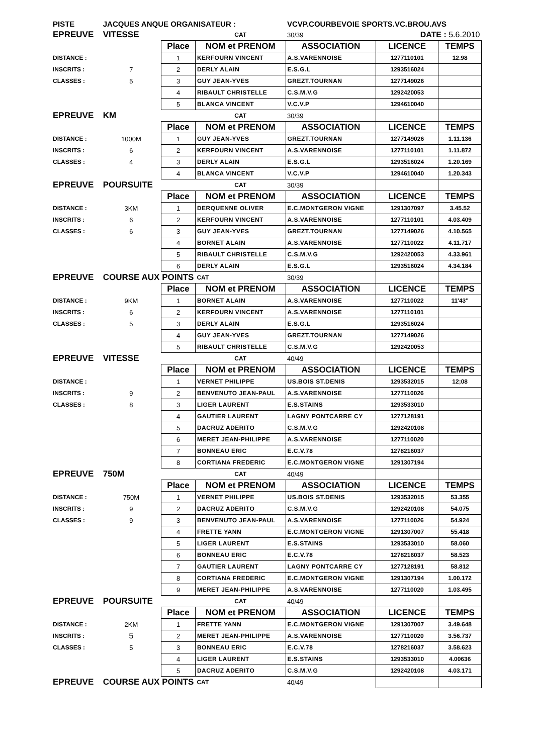| PISTE | JACQUES ANQUE ORGANISATEUR : | | | VCVP.COURBEVOIE SPORTS.VC.BROU.AVS | | |
| EPREUVE | VITESSE | | CAT | 30/39 | DATE : 5.6.2010 | |
| | | Place | NOM et PRENOM | ASSOCIATION | LICENCE | TEMPS |
| DISTANCE : | | 1 | KERFOURN VINCENT | A.S.VARENNOISE | 1277110101 | 12.98 |
| INSCRITS : | 7 | 2 | DERLY ALAIN | E.S.G.L | 1293516024 | |
| CLASSES : | 5 | 3 | GUY JEAN-YVES | GREZT.TOURNAN | 1277149026 | |
| | | 4 | RIBAULT CHRISTELLE | C.S.M.V.G | 1292420053 | |
| | | 5 | BLANCA VINCENT | V.C.V.P | 1294610040 | |
| EPREUVE | KM | | CAT | 30/39 | | |
| | | Place | NOM et PRENOM | ASSOCIATION | LICENCE | TEMPS |
| DISTANCE : | 1000M | 1 | GUY JEAN-YVES | GREZT.TOURNAN | 1277149026 | 1.11.136 |
| INSCRITS : | 6 | 2 | KERFOURN VINCENT | A.S.VARENNOISE | 1277110101 | 1.11.872 |
| CLASSES : | 4 | 3 | DERLY ALAIN | E.S.G.L | 1293516024 | 1.20.169 |
| | | 4 | BLANCA VINCENT | V.C.V.P | 1294610040 | 1.20.343 |
| EPREUVE | POURSUITE | | CAT | 30/39 | | |
| | | Place | NOM et PRENOM | ASSOCIATION | LICENCE | TEMPS |
| DISTANCE : | 3KM | 1 | DERQUENNE OLIVER | E.C.MONTGERON VIGNE | 1291307097 | 3.45.52 |
| INSCRITS : | 6 | 2 | KERFOURN VINCENT | A.S.VARENNOISE | 1277110101 | 4.03.409 |
| CLASSES : | 6 | 3 | GUY JEAN-YVES | GREZT.TOURNAN | 1277149026 | 4.10.565 |
| | | 4 | BORNET ALAIN | A.S.VARENNOISE | 1277110022 | 4.11.717 |
| | | 5 | RIBAULT CHRISTELLE | C.S.M.V.G | 1292420053 | 4.33.961 |
| | | 6 | DERLY ALAIN | E.S.G.L | 1293516024 | 4.34.184 |
| EPREUVE | COURSE AUX POINTS | | CAT | 30/39 | | |
| | | Place | NOM et PRENOM | ASSOCIATION | LICENCE | TEMPS |
| DISTANCE : | 9KM | 1 | BORNET ALAIN | A.S.VARENNOISE | 1277110022 | 11'43" |
| INSCRITS : | 6 | 2 | KERFOURN VINCENT | A.S.VARENNOISE | 1277110101 | |
| CLASSES : | 5 | 3 | DERLY ALAIN | E.S.G.L | 1293516024 | |
| | | 4 | GUY JEAN-YVES | GREZT.TOURNAN | 1277149026 | |
| | | 5 | RIBAULT CHRISTELLE | C.S.M.V.G | 1292420053 | |
| EPREUVE | VITESSE | | CAT | 40/49 | | |
| | | Place | NOM et PRENOM | ASSOCIATION | LICENCE | TEMPS |
| DISTANCE : | | 1 | VERNET PHILIPPE | US.BOIS ST.DENIS | 1293532015 | 12;08 |
| INSCRITS : | 9 | 2 | BENVENUTO JEAN-PAUL | A.S.VARENNOISE | 1277110026 | |
| CLASSES : | 8 | 3 | LIGER LAURENT | E.S.STAINS | 1293533010 | |
| | | 4 | GAUTIER LAURENT | LAGNY PONTCARRE CY | 1277128191 | |
| | | 5 | DACRUZ ADERITO | C.S.M.V.G | 1292420108 | |
| | | 6 | MERET JEAN-PHILIPPE | A.S.VARENNOISE | 1277110020 | |
| | | 7 | BONNEAU ERIC | E.C.V.78 | 1278216037 | |
| | | 8 | CORTIANA FREDERIC | E.C.MONTGERON VIGNE | 1291307194 | |
| EPREUVE | 750M | | CAT | 40/49 | | |
| | | Place | NOM et PRENOM | ASSOCIATION | LICENCE | TEMPS |
| DISTANCE : | 750M | 1 | VERNET PHILIPPE | US.BOIS ST.DENIS | 1293532015 | 53.355 |
| INSCRITS : | 9 | 2 | DACRUZ ADERITO | C.S.M.V.G | 1292420108 | 54.075 |
| CLASSES : | 9 | 3 | BENVENUTO JEAN-PAUL | A.S.VARENNOISE | 1277110026 | 54.924 |
| | | 4 | FRETTE YANN | E.C.MONTGERON VIGNE | 1291307007 | 55.418 |
| | | 5 | LIGER LAURENT | E.S.STAINS | 1293533010 | 58.060 |
| | | 6 | BONNEAU ERIC | E.C.V.78 | 1278216037 | 58.523 |
| | | 7 | GAUTIER LAURENT | LAGNY PONTCARRE CY | 1277128191 | 58.812 |
| | | 8 | CORTIANA FREDERIC | E.C.MONTGERON VIGNE | 1291307194 | 1.00.172 |
| | | 9 | MERET JEAN-PHILIPPE | A.S.VARENNOISE | 1277110020 | 1.03.495 |
| EPREUVE | POURSUITE | | CAT | 40/49 | | |
| | | Place | NOM et PRENOM | ASSOCIATION | LICENCE | TEMPS |
| DISTANCE : | 2KM | 1 | FRETTE YANN | E.C.MONTGERON VIGNE | 1291307007 | 3.49.648 |
| INSCRITS : | 5 | 2 | MERET JEAN-PHILIPPE | A.S.VARENNOISE | 1277110020 | 3.56.737 |
| CLASSES : | 5 | 3 | BONNEAU ERIC | E.C.V.78 | 1278216037 | 3.58.623 |
| | | 4 | LIGER LAURENT | E.S.STAINS | 1293533010 | 4.00636 |
| | | 5 | DACRUZ ADERITO | C.S.M.V.G | 1292420108 | 4.03.171 |
| EPREUVE | COURSE AUX POINTS | | CAT | 40/49 | | |